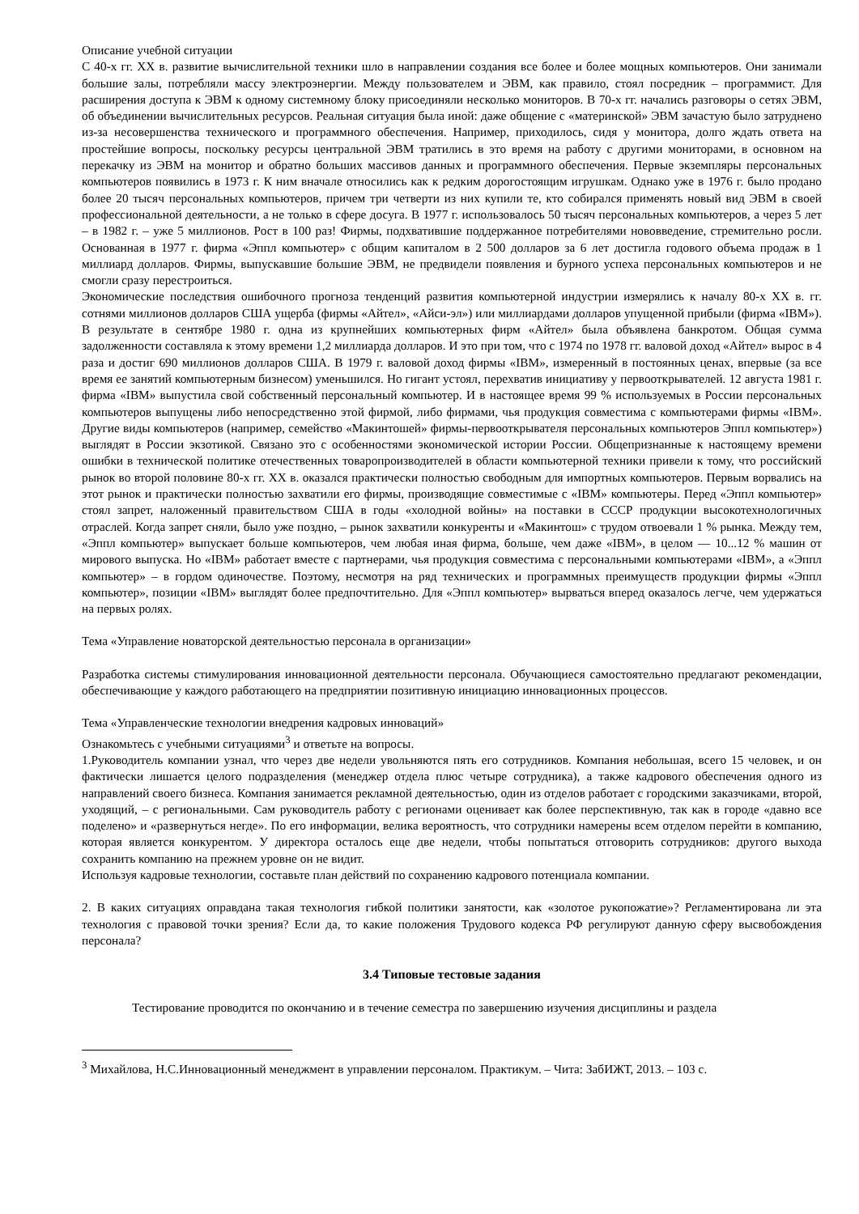Описание учебной ситуации
С 40-х гг. XX в. развитие вычислительной техники шло в направлении создания все более и более мощных компьютеров. Они занимали большие залы, потребляли массу электроэнергии. Между пользователем и ЭВМ, как правило, стоял посредник – программист. Для расширения доступа к ЭВМ к одному системному блоку присоединяли несколько мониторов. В 70-х гг. начались разговоры о сетях ЭВМ, об объединении вычислительных ресурсов. Реальная ситуация была иной: даже общение с «материнской» ЭВМ зачастую было затруднено из-за несовершенства технического и программного обеспечения. Например, приходилось, сидя у монитора, долго ждать ответа на простейшие вопросы, поскольку ресурсы центральной ЭВМ тратились в это время на работу с другими мониторами, в основном на перекачку из ЭВМ на монитор и обратно больших массивов данных и программного обеспечения. Первые экземпляры персональных компьютеров появились в 1973 г. К ним вначале относились как к редким дорогостоящим игрушкам. Однако уже в 1976 г. было продано более 20 тысяч персональных компьютеров, причем три четверти из них купили те, кто собирался применять новый вид ЭВМ в своей профессиональной деятельности, а не только в сфере досуга. В 1977 г. использовалось 50 тысяч персональных компьютеров, а через 5 лет – в 1982 г. – уже 5 миллионов. Рост в 100 раз! Фирмы, подхватившие поддержанное потребителями нововведение, стремительно росли. Основанная в 1977 г. фирма «Эппл компьютер» с общим капиталом в 2 500 долларов за 6 лет достигла годового объема продаж в 1 миллиард долларов. Фирмы, выпускавшие большие ЭВМ, не предвидели появления и бурного успеха персональных компьютеров и не смогли сразу перестроиться.
Экономические последствия ошибочного прогноза тенденций развития компьютерной индустрии измерялись к началу 80-х XX в. гг. сотнями миллионов долларов США ущерба (фирмы «Айтел», «Айси-эл») или миллиардами долларов упущенной прибыли (фирма «IBM»). В результате в сентябре 1980 г. одна из крупнейших компьютерных фирм «Айтел» была объявлена банкротом. Общая сумма задолженности составляла к этому времени 1,2 миллиарда долларов. И это при том, что с 1974 по 1978 гг. валовой доход «Айтел» вырос в 4 раза и достиг 690 миллионов долларов США. В 1979 г. валовой доход фирмы «IBM», измеренный в постоянных ценах, впервые (за все время ее занятий компьютерным бизнесом) уменьшился. Но гигант устоял, перехватив инициативу у первооткрывателей. 12 августа 1981 г. фирма «IBM» выпустила свой собственный персональный компьютер. И в настоящее время 99 % используемых в России персональных компьютеров выпущены либо непосредственно этой фирмой, либо фирмами, чья продукция совместима с компьютерами фирмы «IBM». Другие виды компьютеров (например, семейство «Макинтошей» фирмы-первооткрывателя персональных компьютеров Эппл компьютер») выглядят в России экзотикой. Связано это с особенностями экономической истории России. Общепризнанные к настоящему времени ошибки в технической политике отечественных товаропроизводителей в области компьютерной техники привели к тому, что российский рынок во второй половине 80-х гг. XX в. оказался практически полностью свободным для импортных компьютеров. Первым ворвались на этот рынок и практически полностью захватили его фирмы, производящие совместимые с «IBM» компьютеры. Перед «Эппл компьютер» стоял запрет, наложенный правительством США в годы «холодной войны» на поставки в СССР продукции высокотехнологичных отраслей. Когда запрет сняли, было уже поздно, – рынок захватили конкуренты и «Макинтош» с трудом отвоевали 1 % рынка. Между тем, «Эппл компьютер» выпускает больше компьютеров, чем любая иная фирма, больше, чем даже «IBM», в целом — 10...12 % машин от мирового выпуска. Но «IBM» работает вместе с партнерами, чья продукция совместима с персональными компьютерами «IBM», а «Эппл компьютер» – в гордом одиночестве. Поэтому, несмотря на ряд технических и программных преимуществ продукции фирмы «Эппл компьютер», позиции «IBM» выглядят более предпочтительно. Для «Эппл компьютер» вырваться вперед оказалось легче, чем удержаться на первых ролях.
Тема «Управление новаторской деятельностью персонала в организации»
Разработка системы стимулирования инновационной деятельности персонала. Обучающиеся самостоятельно предлагают рекомендации, обеспечивающие у каждого работающего на предприятии позитивную инициацию инновационных процессов.
Тема «Управленческие технологии внедрения кадровых инноваций»
Ознакомьтесь с учебными ситуациями<sup>3</sup> и ответьте на вопросы.
1.Руководитель компании узнал, что через две недели увольняются пять его сотрудников. Компания небольшая, всего 15 человек, и он фактически лишается целого подразделения (менеджер отдела плюс четыре сотрудника), а также кадрового обеспечения одного из направлений своего бизнеса. Компания занимается рекламной деятельностью, один из отделов работает с городскими заказчиками, второй, уходящий, – с региональными. Сам руководитель работу с регионами оценивает как более перспективную, так как в городе «давно все поделено» и «развернуться негде». По его информации, велика вероятность, что сотрудники намерены всем отделом перейти в компанию, которая является конкурентом. У директора осталось еще две недели, чтобы попытаться отговорить сотрудников: другого выхода сохранить компанию на прежнем уровне он не видит.
Используя кадровые технологии, составьте план действий по сохранению кадрового потенциала компании.
2. В каких ситуациях оправдана такая технология гибкой политики занятости, как «золотое рукопожатие»? Регламентирована ли эта технология с правовой точки зрения? Если да, то какие положения Трудового кодекса РФ регулируют данную сферу высвобождения персонала?
3.4 Типовые тестовые задания
Тестирование проводится по окончанию и в течение семестра по завершению изучения дисциплины и раздела
<sup>3</sup> Михайлова, Н.С.Инновационный менеджмент в управлении персоналом. Практикум. – Чита: ЗабИЖТ, 2013. – 103 с.